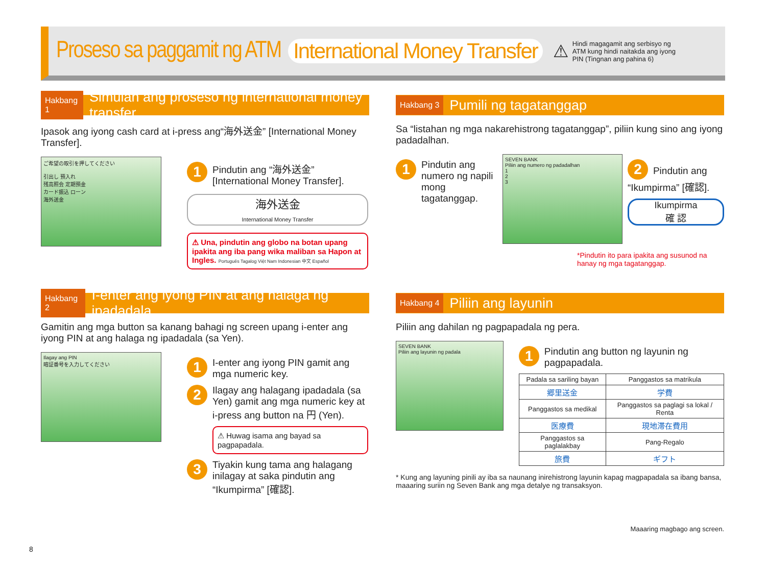Proseso sa paggamit ng ATM International Money Transfer
⚠ Hindi magagamit ang serbisyo ng ATM kung hindi naitakda ang iyong PIN (Tingnan ang pahina 6)
Hakbang 1 Simulan ang proseso ng international money transfer
Ipasok ang iyong cash card at i-press ang“海外送金” [International Money Transfer].
ご希望の取引を押してください
引出し 預入れ
残高照会 定期預金
カード振込 ローン
海外送金
1 Pindutin ang “海外送金” [International Money Transfer].
海外送金
International Money Transfer
⚠ Una, pindutin ang globo na botan upang ipakita ang iba pang wika maliban sa Hapon at Ingles. Português Tagalog Việt Nam Indonesian 中文 Español
Hakbang 2 I-enter ang iyong PIN at ang halaga ng ipadadala
Gamitin ang mga button sa kanang bahagi ng screen upang i-enter ang iyong PIN at ang halaga ng ipadadala (sa Yen).
Ilagay ang PIN
暗証番号を入力してください
1 I-enter ang iyong PIN gamit ang mga numeric key.
2 Ilagay ang halagang ipadadala (sa Yen) gamit ang mga numeric key at i-press ang button na 円 (Yen).
⚠ Huwag isama ang bayad sa pagpapadala.
3 Tiyakin kung tama ang halagang inilagay at saka pindutin ang “Ikumpirma” [確認].
Hakbang 3 Pumili ng tagatanggap
Sa “listahan ng mga nakarehistrong tagatanggap”, piliin kung sino ang iyong padadalhan.
1 Pindutin ang numero ng napili mong tagatanggap.
SEVEN BANK
Piliin ang numero ng padadalhan
1
2
3
2 Pindutin ang “Ikumpirma” [確認].
Ikumpirma
確 認
*Pindutin ito para ipakita ang susunod na hanay ng mga tagatanggap.
Hakbang 4 Piliin ang layunin
Piliin ang dahilan ng pagpapadala ng pera.
SEVEN BANK
Piliin ang layunin ng padala
1 Pindutin ang button ng layunin ng pagpapadala.
| Padala sa sariling bayan | Panggastos sa matrikula |
| 郷里送金 | 学費 |
| Panggastos sa medikal | Panggastos sa paglagi sa lokal / Renta |
| 医療費 | 現地滞在費用 |
| Panggastos sa paglalakbay | Pang-Regalo |
| 旅費 | ギフト |
* Kung ang layuning pinili ay iba sa naunang inirehistrong layunin kapag magpapadala sa ibang bansa, maaaring suriin ng Seven Bank ang mga detalye ng transaksyon.
Maaaring magbago ang screen.
8